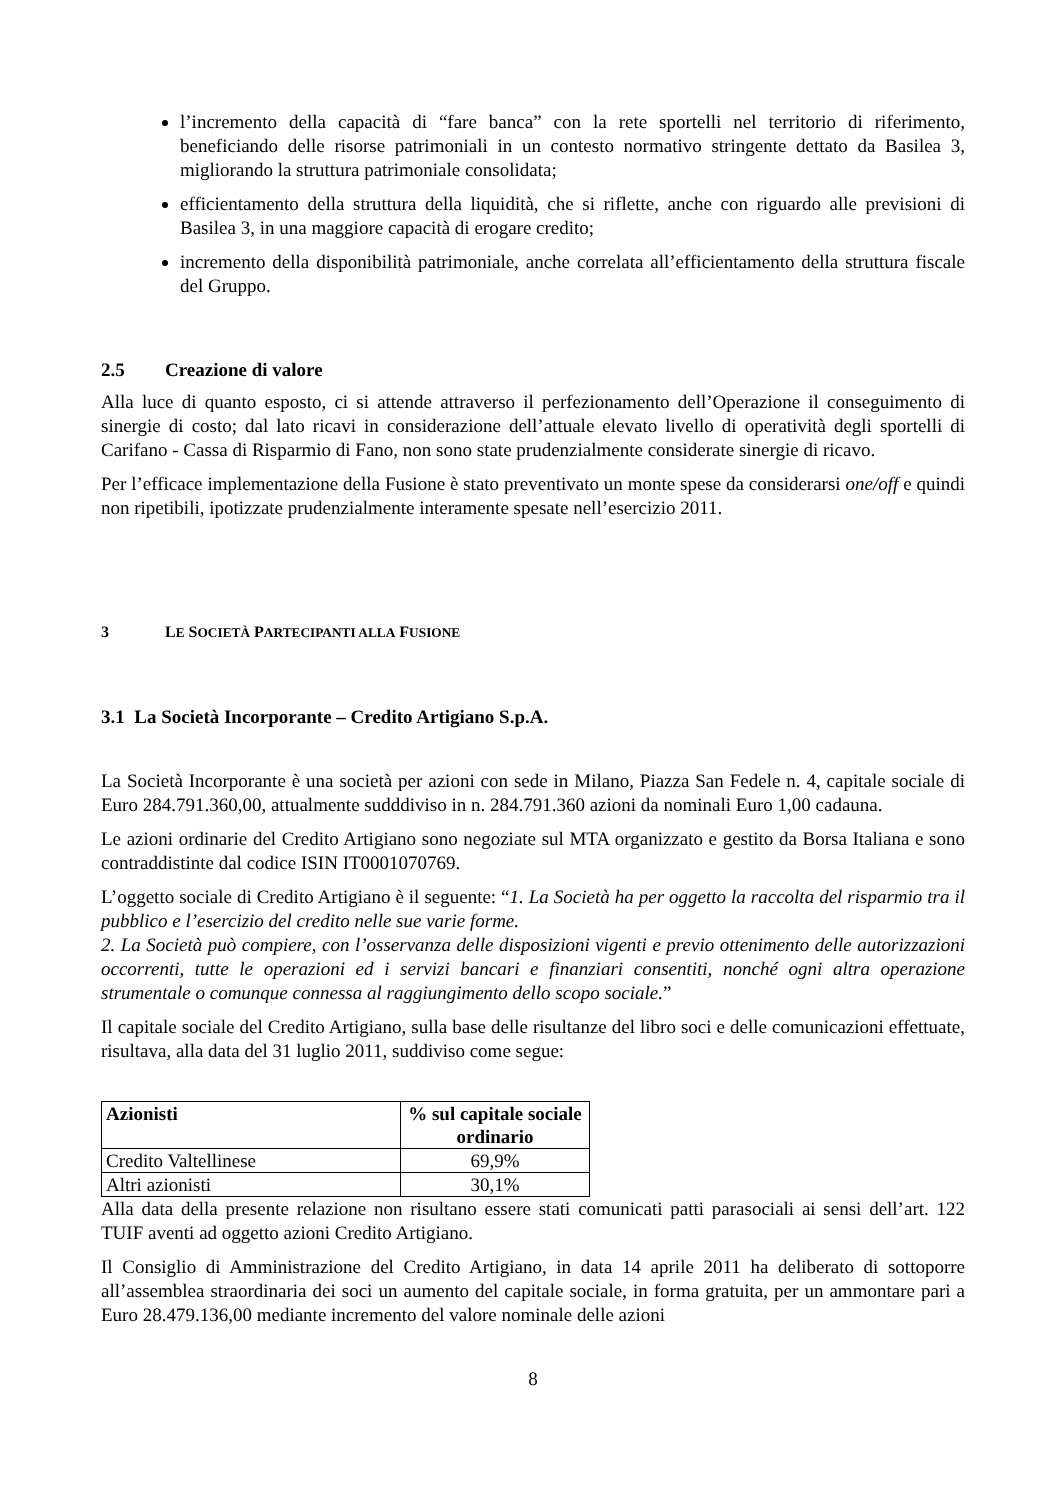l’incremento della capacità di “fare banca” con la rete sportelli nel territorio di riferimento, beneficiando delle risorse patrimoniali in un contesto normativo stringente dettato da Basilea 3, migliorando la struttura patrimoniale consolidata;
efficientamento della struttura della liquidità, che si riflette, anche con riguardo alle previsioni di Basilea 3, in una maggiore capacità di erogare credito;
incremento della disponibilità patrimoniale, anche correlata all’efficientamento della struttura fiscale del Gruppo.
2.5 Creazione di valore
Alla luce di quanto esposto, ci si attende attraverso il perfezionamento dell’Operazione il conseguimento di sinergie di costo; dal lato ricavi in considerazione dell’attuale elevato livello di operatività degli sportelli di Carifano - Cassa di Risparmio di Fano, non sono state prudenzialmente considerate sinergie di ricavo.
Per l’efficace implementazione della Fusione è stato preventivato un monte spese da considerarsi one/off e quindi non ripetibili, ipotizzate prudenzialmente interamente spesate nell’esercizio 2011.
3 LE SOCIETÀ PARTECIPANTI ALLA FUSIONE
3.1 La Società Incorporante – Credito Artigiano S.p.A.
La Società Incorporante è una società per azioni con sede in Milano, Piazza San Fedele n. 4, capitale sociale di Euro 284.791.360,00, attualmente sudddiviso in n. 284.791.360 azioni da nominali Euro 1,00 cadauna.
Le azioni ordinarie del Credito Artigiano sono negoziate sul MTA organizzato e gestito da Borsa Italiana e sono contraddistinte dal codice ISIN IT0001070769.
L’oggetto sociale di Credito Artigiano è il seguente: “1. La Società ha per oggetto la raccolta del risparmio tra il pubblico e l’esercizio del credito nelle sue varie forme.
2. La Società può compiere, con l’osservanza delle disposizioni vigenti e previo ottenimento delle autorizzazioni occorrenti, tutte le operazioni ed i servizi bancari e finanziari consentiti, nonché ogni altra operazione strumentale o comunque connessa al raggiungimento dello scopo sociale.”
Il capitale sociale del Credito Artigiano, sulla base delle risultanze del libro soci e delle comunicazioni effettuate, risultava, alla data del 31 luglio 2011, suddiviso come segue:
| Azionisti | % sul capitale sociale ordinario |
| --- | --- |
| Credito Valtellinese | 69,9% |
| Altri azionisti | 30,1% |
Alla data della presente relazione non risultano essere stati comunicati patti parasociali ai sensi dell’art. 122 TUIF aventi ad oggetto azioni Credito Artigiano.
Il Consiglio di Amministrazione del Credito Artigiano, in data 14 aprile 2011 ha deliberato di sottoporre all’assemblea straordinaria dei soci un aumento del capitale sociale, in forma gratuita, per un ammontare pari a Euro 28.479.136,00 mediante incremento del valore nominale delle azioni
8